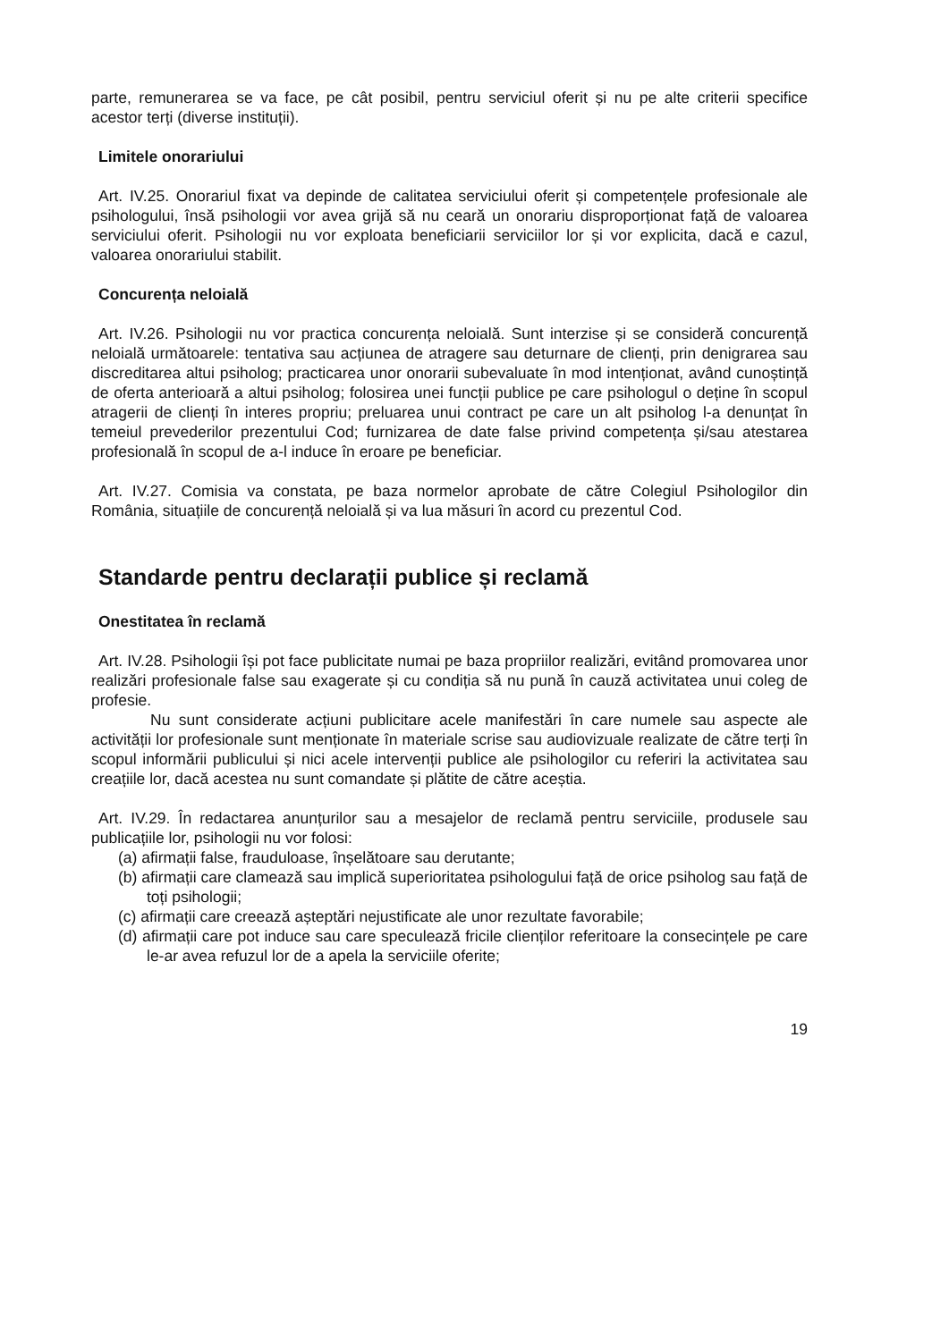parte, remunerarea se va face, pe cât posibil, pentru serviciul oferit și nu pe alte criterii specifice acestor terți (diverse instituții).
Limitele onorariului
Art. IV.25. Onorariul fixat va depinde de calitatea serviciului oferit și competențele profesionale ale psihologului, însă psihologii vor avea grijă să nu ceară un onorariu disproporționat față de valoarea serviciului oferit. Psihologii nu vor exploata beneficiarii serviciilor lor și vor explicita, dacă e cazul, valoarea onorariului stabilit.
Concurența neloială
Art. IV.26. Psihologii nu vor practica concurența neloială. Sunt interzise și se consideră concurență neloială următoarele: tentativa sau acțiunea de atragere sau deturnare de clienți, prin denigrarea sau discreditarea altui psiholog; practicarea unor onorarii subevaluate în mod intenționat, având cunoștință de oferta anterioară a altui psiholog; folosirea unei funcții publice pe care psihologul o deține în scopul atragerii de clienți în interes propriu; preluarea unui contract pe care un alt psiholog l-a denunțat în temeiul prevederilor prezentului Cod; furnizarea de date false privind competența și/sau atestarea profesională în scopul de a-l induce în eroare pe beneficiar.
Art. IV.27. Comisia va constata, pe baza normelor aprobate de către Colegiul Psihologilor din România, situațiile de concurență neloială și va lua măsuri în acord cu prezentul Cod.
Standarde pentru declarații publice și reclamă
Onestitatea în reclamă
Art. IV.28. Psihologii își pot face publicitate numai pe baza propriilor realizări, evitând promovarea unor realizări profesionale false sau exagerate și cu condiția să nu pună în cauză activitatea unui coleg de profesie.
Nu sunt considerate acțiuni publicitare acele manifestări în care numele sau aspecte ale activității lor profesionale sunt menționate în materiale scrise sau audiovizuale realizate de către terți în scopul informării publicului și nici acele intervenții publice ale psihologilor cu referiri la activitatea sau creațiile lor, dacă acestea nu sunt comandate și plătite de către aceștia.
Art. IV.29. În redactarea anunțurilor sau a mesajelor de reclamă pentru serviciile, produsele sau publicațiile lor, psihologii nu vor folosi:
(a) afirmații false, frauduloase, înșelătoare sau derutante;
(b) afirmații care clamează sau implică superioritatea psihologului față de orice psiholog sau față de toți psihologii;
(c) afirmații care creează așteptări nejustificate ale unor rezultate favorabile;
(d) afirmații care pot induce sau care speculează fricile clienților referitoare la consecințele pe care le-ar avea refuzul lor de a apela la serviciile oferite;
19